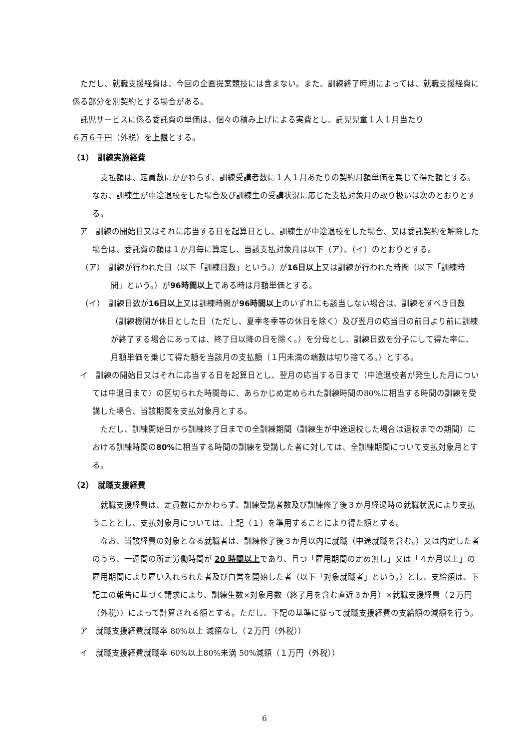ただし、就職支援経費は、今回の企画提案競技には含まない。また、訓練終了時期によっては、就職支援経費に係る部分を別契約とする場合がある。
託児サービスに係る委託費の単価は、個々の積み上げによる実費とし、託児児童１人１月当たり
６万６千円（外税）を上限とする。
（1）　訓練実施経費
支払額は、定員数にかかわらず、訓練受講者数に１人１月あたりの契約月額単価を乗じて得た額とする。なお、訓練生が中途退校をした場合及び訓練生の受講状況に応じた支払対象月の取り扱いは次のとおりとする。
ア　訓練の開始日又はそれに応当する日を起算日とし、訓練生が中途退校をした場合、又は委託契約を解除した場合は、委託費の額は１か月毎に算定し、当該支払対象月は以下（ア）、（イ）のとおりとする。
（ア）　訓練が行われた日（以下「訓練日数」という。）が16日以上又は訓練が行われた時間（以下「訓練時間」という。）が96時間以上である時は月額単価とする。
（イ）　訓練日数が16日以上又は訓練時間が96時間以上のいずれにも該当しない場合は、訓練をすべき日数（訓練機関が休日とした日（ただし、夏季冬季等の休日を除く）及び翌月の応当日の前日より前に訓練が終了する場合にあっては、終了日以降の日を除く。）を分母とし、訓練日数を分子にして得た率に、月額単価を乗じて得た額を当該月の支払額（１円未満の端数は切り捨てる。）とする。
イ　訓練の開始日又はそれに応当する日を起算日とし、翌月の応当する日まで（中途退校者が発生した月については中退日まで）の区切られた時間毎に、あらかじめ定められた訓練時間の80%に相当する時間の訓練を受講した場合、当該期間を支払対象月とする。
ただし、訓練開始日から訓練終了日までの全訓練期間（訓練生が中途退校した場合は退校までの期間）における訓練時間の80% に相当する時間の訓練を受講した者に対しては、全訓練期間について支払対象月とする。
（2）　就職支援経費
就職支援経費は、定員数にかかわらず、訓練受講者数及び訓練修了後３か月経過時の就職状況により支払うこととし、支払対象月については、上記（１）を準用することにより得た額とする。
なお、当該経費の対象となる就職者は、訓練修了後３か月以内に就職（中途就職を含む。）又は内定した者のうち、一週間の所定労働時間が 20 時間以上であり、且つ「雇用期間の定め無し」又は「４か月以上」の雇用期間により雇い入れられた者及び自営を開始した者（以下「対象就職者」という。）とし、支給額は、下記エの報告に基づく請求により、訓練生数×対象月数（終了月を含む直近３か月）×就職支援経費（２万円（外税））によって計算される額とする。ただし、下記の基準に従って就職支援経費の支給額の減額を行う。
ア　就職支援経費就職率 80%以上 減額なし（２万円（外税））
イ　就職支援経費就職率 60%以上80%未満 50%減額（１万円（外税））
6